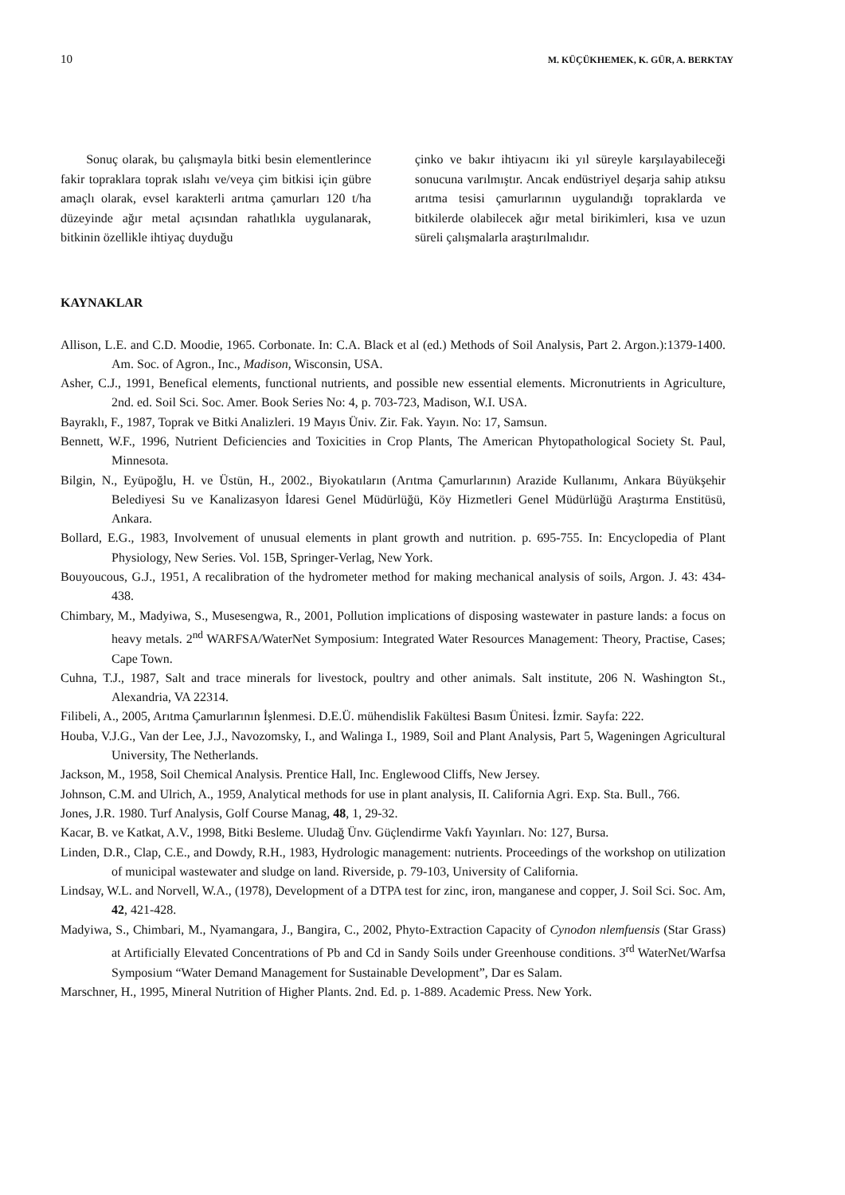10 M. KÜÇÜKHEMEK, K. GÜR, A. BERKTAY
Sonuç olarak, bu çalışmayla bitki besin elementlerince fakir topraklara toprak ıslahı ve/veya çim bitkisi için gübre amaçlı olarak, evsel karakterli arıtma çamurları 120 t/ha düzeyinde ağır metal açısından rahatlıkla uygulanarak, bitkinin özellikle ihtiyaç duyduğu
çinko ve bakır ihtiyacını iki yıl süreyle karşılayabileceği sonucuna varılmıştır. Ancak endüstriyel deşarja sahip atıksu arıtma tesisi çamurlarının uygulandığı topraklarda ve bitkilerde olabilecek ağır metal birikimleri, kısa ve uzun süreli çalışmalarla araştırılmalıdır.
KAYNAKLAR
Allison, L.E. and C.D. Moodie, 1965. Corbonate. In: C.A. Black et al (ed.) Methods of Soil Analysis, Part 2. Argon.):1379-1400. Am. Soc. of Agron., Inc., Madison, Wisconsin, USA.
Asher, C.J., 1991, Benefical elements, functional nutrients, and possible new essential elements. Micronutrients in Agriculture, 2nd. ed. Soil Sci. Soc. Amer. Book Series No: 4, p. 703-723, Madison, W.I. USA.
Bayraklı, F., 1987, Toprak ve Bitki Analizleri. 19 Mayıs Üniv. Zir. Fak. Yayın. No: 17, Samsun.
Bennett, W.F., 1996, Nutrient Deficiencies and Toxicities in Crop Plants, The American Phytopathological Society St. Paul, Minnesota.
Bilgin, N., Eyüpoğlu, H. ve Üstün, H., 2002., Biyokatıların (Arıtma Çamurlarının) Arazide Kullanımı, Ankara Büyükşehir Belediyesi Su ve Kanalizasyon İdaresi Genel Müdürlüğü, Köy Hizmetleri Genel Müdürlüğü Araştırma Enstitüsü, Ankara.
Bollard, E.G., 1983, Involvement of unusual elements in plant growth and nutrition. p. 695-755. In: Encyclopedia of Plant Physiology, New Series. Vol. 15B, Springer-Verlag, New York.
Bouyoucous, G.J., 1951, A recalibration of the hydrometer method for making mechanical analysis of soils, Argon. J. 43: 434-438.
Chimbary, M., Madyiwa, S., Musesengwa, R., 2001, Pollution implications of disposing wastewater in pasture lands: a focus on heavy metals. 2<sup>nd</sup> WARFSA/WaterNet Symposium: Integrated Water Resources Management: Theory, Practise, Cases; Cape Town.
Cuhna, T.J., 1987, Salt and trace minerals for livestock, poultry and other animals. Salt institute, 206 N. Washington St., Alexandria, VA 22314.
Filibeli, A., 2005, Arıtma Çamurlarının İşlenmesi. D.E.Ü. mühendislik Fakültesi Basım Ünitesi. İzmir. Sayfa: 222.
Houba, V.J.G., Van der Lee, J.J., Navozomsky, I., and Walinga I., 1989, Soil and Plant Analysis, Part 5, Wageningen Agricultural University, The Netherlands.
Jackson, M., 1958, Soil Chemical Analysis. Prentice Hall, Inc. Englewood Cliffs, New Jersey.
Johnson, C.M. and Ulrich, A., 1959, Analytical methods for use in plant analysis, II. California Agri. Exp. Sta. Bull., 766.
Jones, J.R. 1980. Turf Analysis, Golf Course Manag, 48, 1, 29-32.
Kacar, B. ve Katkat, A.V., 1998, Bitki Besleme. Uludağ Ünv. Güçlendirme Vakfı Yayınları. No: 127, Bursa.
Linden, D.R., Clap, C.E., and Dowdy, R.H., 1983, Hydrologic management: nutrients. Proceedings of the workshop on utilization of municipal wastewater and sludge on land. Riverside, p. 79-103, University of California.
Lindsay, W.L. and Norvell, W.A., (1978), Development of a DTPA test for zinc, iron, manganese and copper, J. Soil Sci. Soc. Am, 42, 421-428.
Madyiwa, S., Chimbari, M., Nyamangara, J., Bangira, C., 2002, Phyto-Extraction Capacity of Cynodon nlemfuensis (Star Grass) at Artificially Elevated Concentrations of Pb and Cd in Sandy Soils under Greenhouse conditions. 3<sup>rd</sup> WaterNet/Warfsa Symposium “Water Demand Management for Sustainable Development”, Dar es Salam.
Marschner, H., 1995, Mineral Nutrition of Higher Plants. 2nd. Ed. p. 1-889. Academic Press. New York.